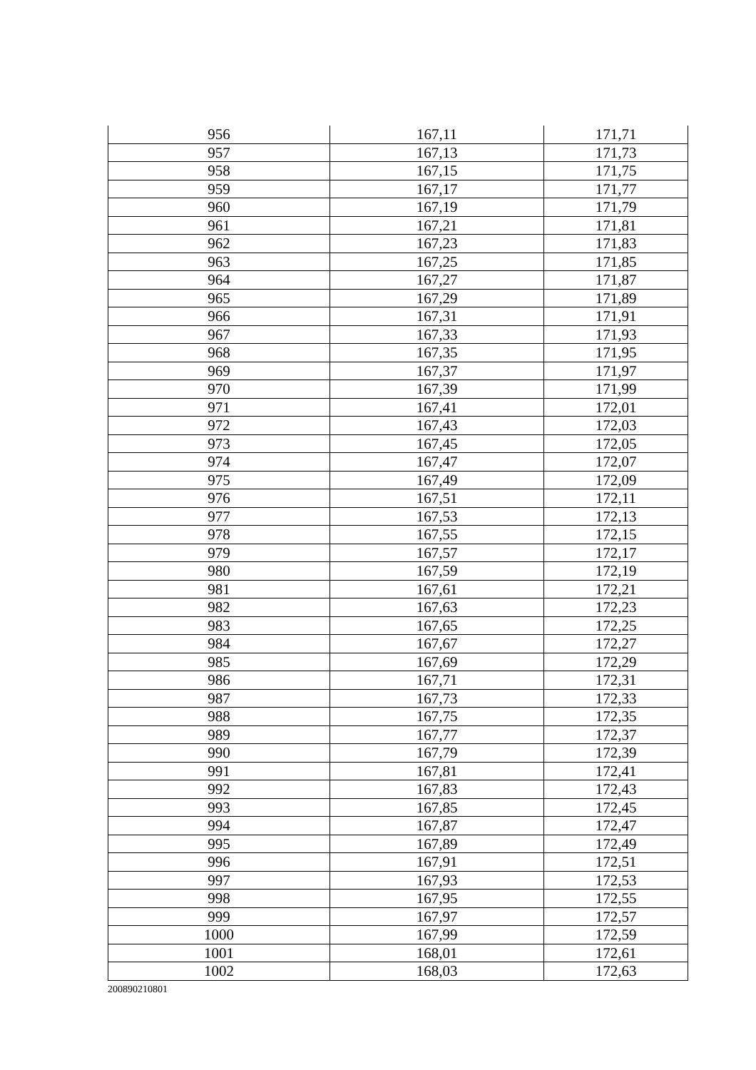| 956 | 167,11 | 171,71 |
| 957 | 167,13 | 171,73 |
| 958 | 167,15 | 171,75 |
| 959 | 167,17 | 171,77 |
| 960 | 167,19 | 171,79 |
| 961 | 167,21 | 171,81 |
| 962 | 167,23 | 171,83 |
| 963 | 167,25 | 171,85 |
| 964 | 167,27 | 171,87 |
| 965 | 167,29 | 171,89 |
| 966 | 167,31 | 171,91 |
| 967 | 167,33 | 171,93 |
| 968 | 167,35 | 171,95 |
| 969 | 167,37 | 171,97 |
| 970 | 167,39 | 171,99 |
| 971 | 167,41 | 172,01 |
| 972 | 167,43 | 172,03 |
| 973 | 167,45 | 172,05 |
| 974 | 167,47 | 172,07 |
| 975 | 167,49 | 172,09 |
| 976 | 167,51 | 172,11 |
| 977 | 167,53 | 172,13 |
| 978 | 167,55 | 172,15 |
| 979 | 167,57 | 172,17 |
| 980 | 167,59 | 172,19 |
| 981 | 167,61 | 172,21 |
| 982 | 167,63 | 172,23 |
| 983 | 167,65 | 172,25 |
| 984 | 167,67 | 172,27 |
| 985 | 167,69 | 172,29 |
| 986 | 167,71 | 172,31 |
| 987 | 167,73 | 172,33 |
| 988 | 167,75 | 172,35 |
| 989 | 167,77 | 172,37 |
| 990 | 167,79 | 172,39 |
| 991 | 167,81 | 172,41 |
| 992 | 167,83 | 172,43 |
| 993 | 167,85 | 172,45 |
| 994 | 167,87 | 172,47 |
| 995 | 167,89 | 172,49 |
| 996 | 167,91 | 172,51 |
| 997 | 167,93 | 172,53 |
| 998 | 167,95 | 172,55 |
| 999 | 167,97 | 172,57 |
| 1000 | 167,99 | 172,59 |
| 1001 | 168,01 | 172,61 |
| 1002 | 168,03 | 172,63 |
200890210801